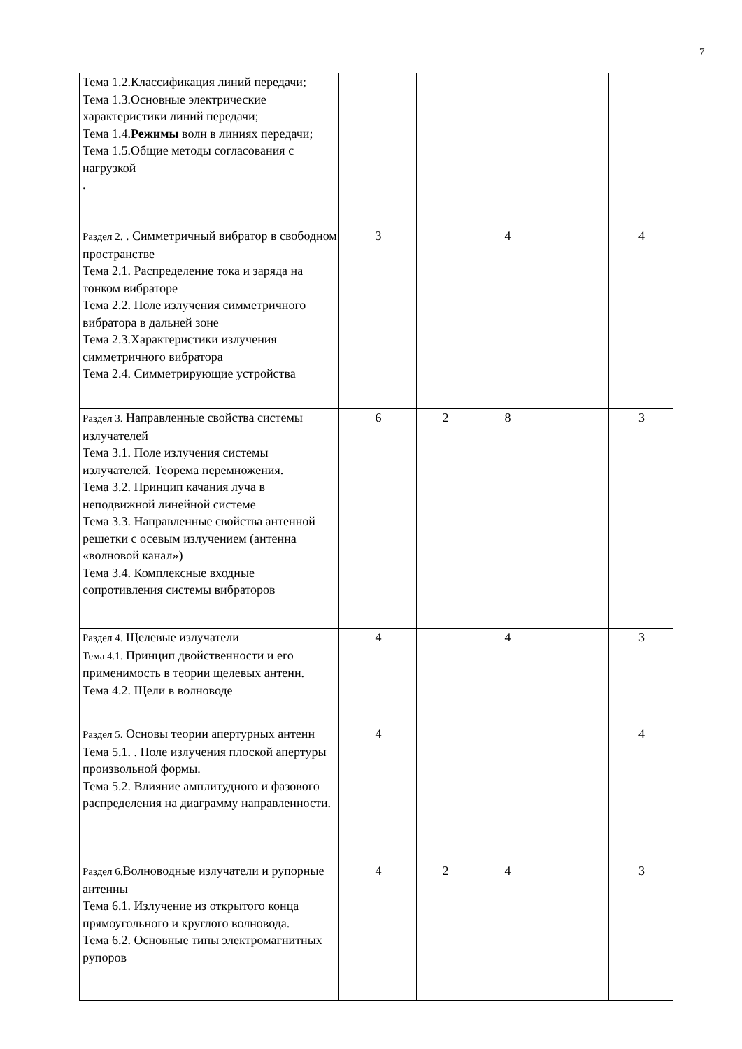7
| Тема 1.2.Классификация линий передачи; Тема 1.3.Основные электрические характеристики линий передачи; Тема 1.4. Режимы волн в линиях передачи; Тема 1.5.Общие методы согласования с нагрузкой . | | | | | |
| Раздел 2. . Симметричный вибратор в свободном пространстве Тема 2.1. Распределение тока и заряда на тонком вибраторе Тема 2.2. Поле излучения симметричного вибратора в дальней зоне Тема 2.3.Характеристики излучения симметричного вибратора Тема 2.4. Симметрирующие устройства | 3 | | 4 | | 4 |
| Раздел 3. Направленные свойства системы излучателей Тема 3.1. Поле излучения системы излучателей. Теорема перемножения. Тема 3.2. Принцип качания луча в неподвижной линейной системе Тема 3.3. Направленные свойства антенной решетки с осевым излучением (антенна «волновой канал») Тема 3.4. Комплексные входные сопротивления системы вибраторов | 6 | 2 | 8 | | 3 |
| Раздел 4. Щелевые излучатели Тема 4.1. Принцип двойственности и его применимость в теории щелевых антенн. Тема 4.2. Щели в волноводе | 4 | | 4 | | 3 |
| Раздел 5. Основы теории апертурных антенн Тема 5.1. . Поле излучения плоской апертуры произвольной формы. Тема 5.2. Влияние амплитудного и фазового распределения на диаграмму направленности. | 4 | | | | 4 |
| Раздел 6. Волноводные излучатели и рупорные антенны Тема 6.1. Излучение из открытого конца прямоугольного и круглого волновода. Тема 6.2. Основные типы электромагнитных рупоров | 4 | 2 | 4 | | 3 |